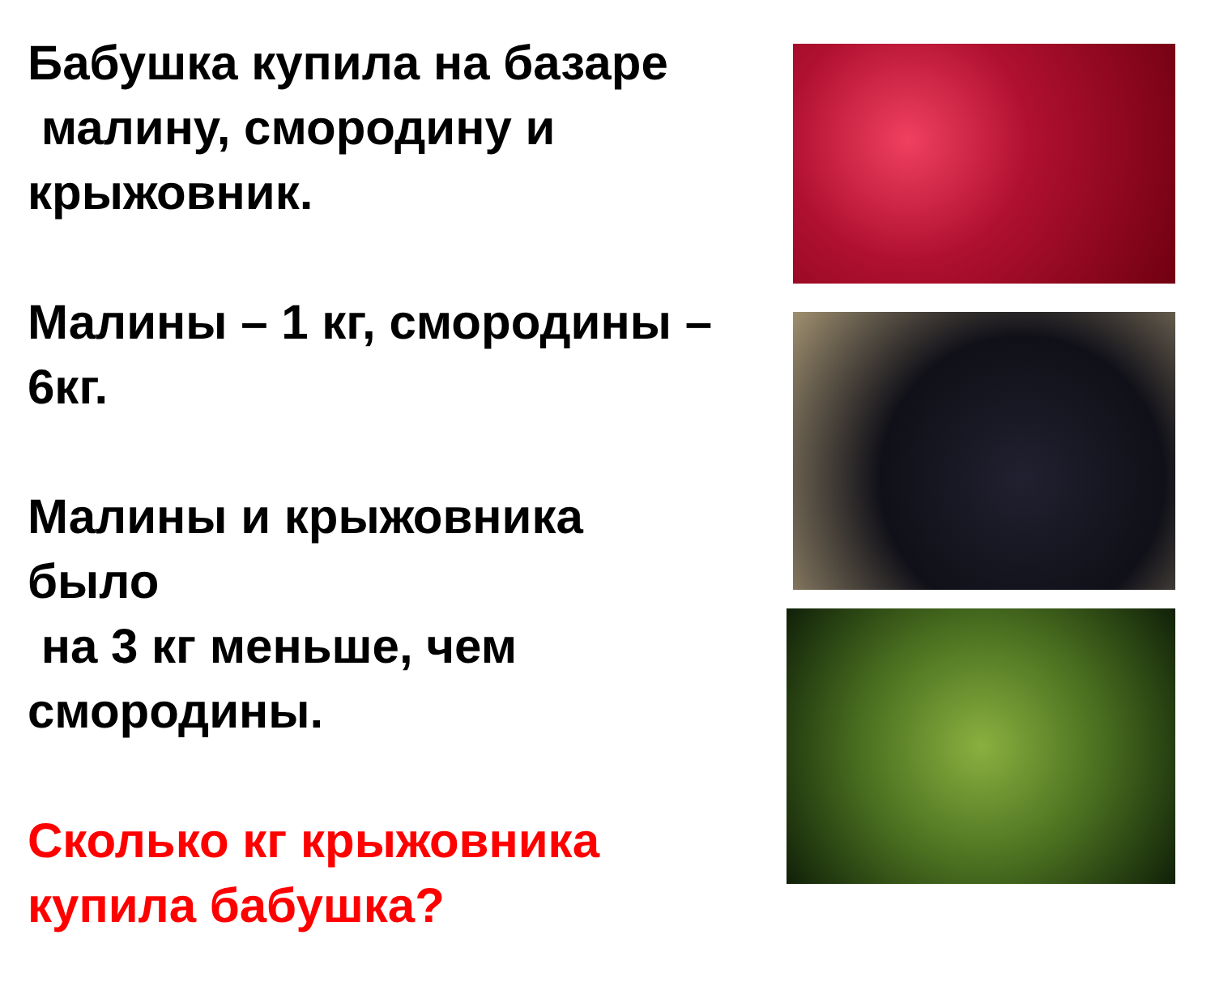Бабушка купила на базаре
малину, смородину и
крыжовник.
Малины – 1 кг, смородины –
6кг.
Малины и крыжовника
было
на 3 кг меньше, чем
смородины.
Сколько кг крыжовника
купила бабушка?